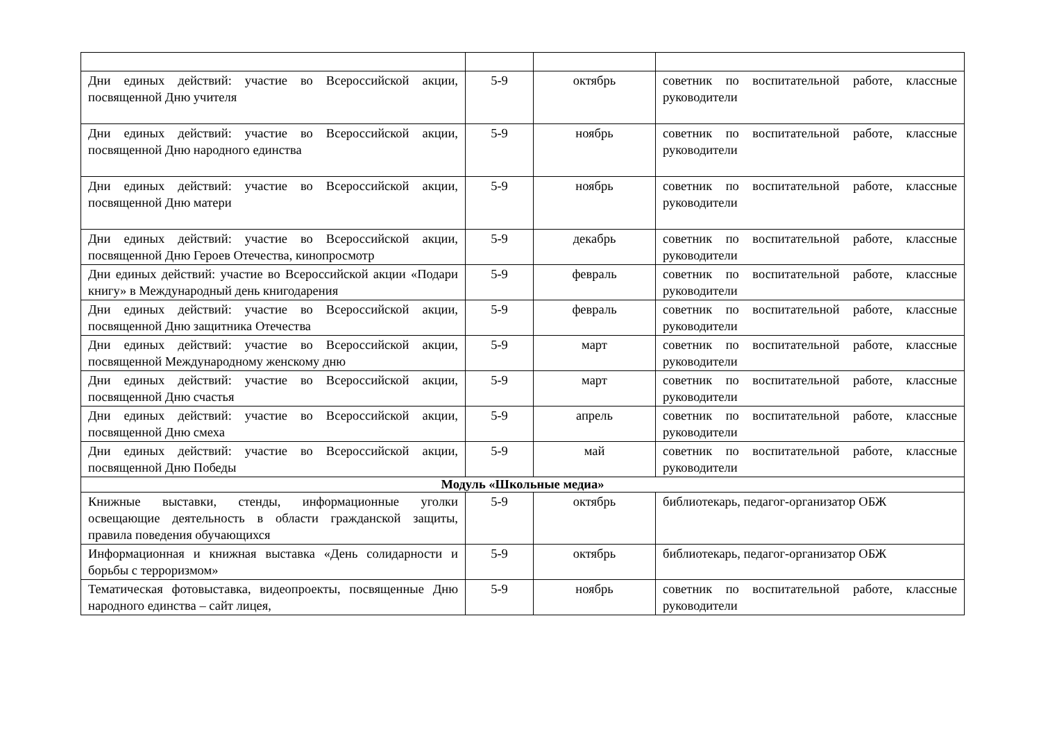| Дни единых действий: участие во Всероссийской акции, посвященной Дню учителя | 5-9 | октябрь | советник по воспитательной работе, классные руководители |
| Дни единых действий: участие во Всероссийской акции, посвященной Дню народного единства | 5-9 | ноябрь | советник по воспитательной работе, классные руководители |
| Дни единых действий: участие во Всероссийской акции, посвященной Дню матери | 5-9 | ноябрь | советник по воспитательной работе, классные руководители |
| Дни единых действий: участие во Всероссийской акции, посвященной Дню Героев Отечества, кинопросмотр | 5-9 | декабрь | советник по воспитательной работе, классные руководители |
| Дни единых действий: участие во Всероссийской акции «Подари книгу» в Международный день книгодарения | 5-9 | февраль | советник по воспитательной работе, классные руководители |
| Дни единых действий: участие во Всероссийской акции, посвященной Дню защитника Отечества | 5-9 | февраль | советник по воспитательной работе, классные руководители |
| Дни единых действий: участие во Всероссийской акции, посвященной Международному женскому дню | 5-9 | март | советник по воспитательной работе, классные руководители |
| Дни единых действий: участие во Всероссийской акции, посвященной Дню счастья | 5-9 | март | советник по воспитательной работе, классные руководители |
| Дни единых действий: участие во Всероссийской акции, посвященной Дню смеха | 5-9 | апрель | советник по воспитательной работе, классные руководители |
| Дни единых действий: участие во Всероссийской акции, посвященной Дню Победы | 5-9 | май | советник по воспитательной работе, классные руководители |
| Модуль «Школьные медиа» | | | |
| Книжные выставки, стенды, информационные уголки освещающие деятельность в области гражданской защиты, правила поведения обучающихся | 5-9 | октябрь | библиотекарь, педагог-организатор ОБЖ |
| Информационная и книжная выставка «День солидарности и борьбы с терроризмом» | 5-9 | октябрь | библиотекарь, педагог-организатор ОБЖ |
| Тематическая фотовыставка, видеопроекты, посвященные Дню народного единства – сайт лицея, | 5-9 | ноябрь | советник по воспитательной работе, классные руководители |